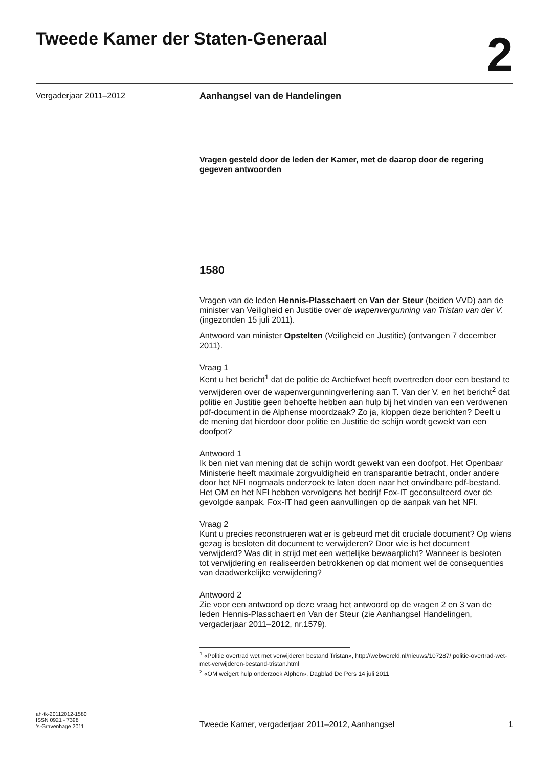Tweede Kamer der Staten-Generaal
2
Vergaderjaar 2011–2012
Aanhangsel van de Handelingen
Vragen gesteld door de leden der Kamer, met de daarop door de regering gegeven antwoorden
1580
Vragen van de leden Hennis-Plasschaert en Van der Steur (beiden VVD) aan de minister van Veiligheid en Justitie over de wapenvergunning van Tristan van der V. (ingezonden 15 juli 2011).
Antwoord van minister Opstelten (Veiligheid en Justitie) (ontvangen 7 december 2011).
Vraag 1
Kent u het bericht<sup>1</sup> dat de politie de Archiefwet heeft overtreden door een bestand te verwijderen over de wapenvergunningverlening aan T. Van der V. en het bericht<sup>2</sup> dat politie en Justitie geen behoefte hebben aan hulp bij het vinden van een verdwenen pdf-document in de Alphense moordzaak? Zo ja, kloppen deze berichten? Deelt u de mening dat hierdoor door politie en Justitie de schijn wordt gewekt van een doofpot?
Antwoord 1
Ik ben niet van mening dat de schijn wordt gewekt van een doofpot. Het Openbaar Ministerie heeft maximale zorgvuldigheid en transparantie betracht, onder andere door het NFI nogmaals onderzoek te laten doen naar het onvindbare pdf-bestand. Het OM en het NFI hebben vervolgens het bedrijf Fox-IT geconsulteerd over de gevolgde aanpak. Fox-IT had geen aanvullingen op de aanpak van het NFI.
Vraag 2
Kunt u precies reconstrueren wat er is gebeurd met dit cruciale document? Op wiens gezag is besloten dit document te verwijderen? Door wie is het document verwijderd? Was dit in strijd met een wettelijke bewaarplicht? Wanneer is besloten tot verwijdering en realiseerden betrokkenen op dat moment wel de consequenties van daadwerkelijke verwijdering?
Antwoord 2
Zie voor een antwoord op deze vraag het antwoord op de vragen 2 en 3 van de leden Hennis-Plasschaert en Van der Steur (zie Aanhangsel Handelingen, vergaderjaar 2011–2012, nr.1579).
<sup>1</sup> «Politie overtrad wet met verwijderen bestand Tristan», http://webwereld.nl/nieuws/107287/ politie-overtrad-wet-met-verwijderen-bestand-tristan.html
<sup>2</sup> «OM weigert hulp onderzoek Alphen», Dagblad De Pers 14 juli 2011
ah-tk-20112012-1580
ISSN 0921 - 7398
’s-Gravenhage 2011
Tweede Kamer, vergaderjaar 2011–2012, Aanhangsel
1